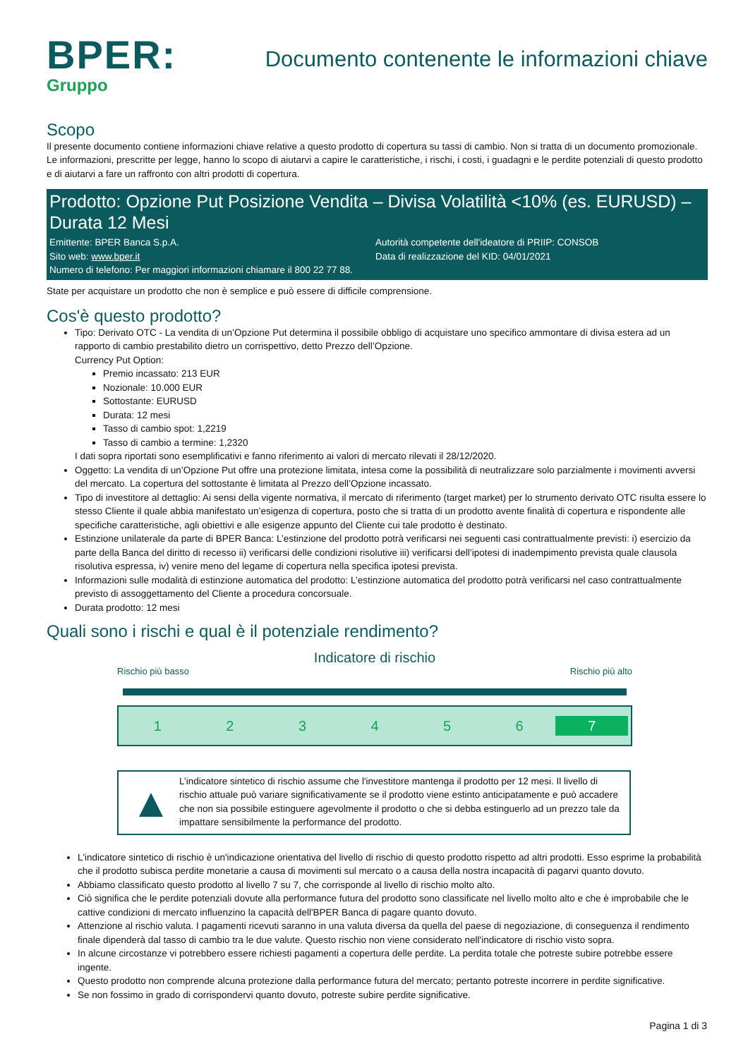BPER:
Gruppo
Documento contenente le informazioni chiave
Scopo
Il presente documento contiene informazioni chiave relative a questo prodotto di copertura su tassi di cambio. Non si tratta di un documento promozionale. Le informazioni, prescritte per legge, hanno lo scopo di aiutarvi a capire le caratteristiche, i rischi, i costi, i guadagni e le perdite potenziali di questo prodotto e di aiutarvi a fare un raffronto con altri prodotti di copertura.
Prodotto: Opzione Put Posizione Vendita – Divisa Volatilità <10% (es. EURUSD) – Durata 12 Mesi
Emittente: BPER Banca S.p.A.
Autorità competente dell'ideatore di PRIIP: CONSOB
Sito web: www.bper.it
Data di realizzazione del KID: 04/01/2021
Numero di telefono: Per maggiori informazioni chiamare il 800 22 77 88.
State per acquistare un prodotto che non è semplice e può essere di difficile comprensione.
Cos'è questo prodotto?
Tipo: Derivato OTC - La vendita di un’Opzione Put determina il possibile obbligo di acquistare uno specifico ammontare di divisa estera ad un rapporto di cambio prestabilito dietro un corrispettivo, detto Prezzo dell’Opzione.
Currency Put Option:
Premio incassato: 213 EUR
Nozionale: 10.000 EUR
Sottostante: EURUSD
Durata: 12 mesi
Tasso di cambio spot: 1,2219
Tasso di cambio a termine: 1,2320
I dati sopra riportati sono esemplificativi e fanno riferimento ai valori di mercato rilevati il 28/12/2020.
Oggetto: La vendita di un’Opzione Put offre una protezione limitata, intesa come la possibilità di neutralizzare solo parzialmente i movimenti avversi del mercato. La copertura del sottostante è limitata al Prezzo dell’Opzione incassato.
Tipo di investitore al dettaglio: Ai sensi della vigente normativa, il mercato di riferimento (target market) per lo strumento derivato OTC risulta essere lo stesso Cliente il quale abbia manifestato un’esigenza di copertura, posto che si tratta di un prodotto avente finalità di copertura e rispondente alle specifiche caratteristiche, agli obiettivi e alle esigenze appunto del Cliente cui tale prodotto è destinato.
Estinzione unilaterale da parte di BPER Banca: L’estinzione del prodotto potrà verificarsi nei seguenti casi contrattualmente previsti: i) esercizio da parte della Banca del diritto di recesso ii) verificarsi delle condizioni risolutive iii) verificarsi dell’ipotesi di inadempimento prevista quale clausola risolutiva espressa, iv) venire meno del legame di copertura nella specifica ipotesi prevista.
Informazioni sulle modalità di estinzione automatica del prodotto: L’estinzione automatica del prodotto potrà verificarsi nel caso contrattualmente previsto di assoggettamento del Cliente a procedura concorsuale.
Durata prodotto: 12 mesi
Quali sono i rischi e qual è il potenziale rendimento?
Indicatore di rischio
Rischio più basso Rischio più alto
1 2 3 4 5 6 7
▲
L’indicatore sintetico di rischio assume che l'investitore mantenga il prodotto per 12 mesi. Il livello di rischio attuale può variare significativamente se il prodotto viene estinto anticipatamente e può accadere che non sia possibile estinguere agevolmente il prodotto o che si debba estinguerlo ad un prezzo tale da impattare sensibilmente la performance del prodotto.
L'indicatore sintetico di rischio è un'indicazione orientativa del livello di rischio di questo prodotto rispetto ad altri prodotti. Esso esprime la probabilità che il prodotto subisca perdite monetarie a causa di movimenti sul mercato o a causa della nostra incapacità di pagarvi quanto dovuto.
Abbiamo classificato questo prodotto al livello 7 su 7, che corrisponde al livello di rischio molto alto.
Ciò significa che le perdite potenziali dovute alla performance futura del prodotto sono classificate nel livello molto alto e che è improbabile che le cattive condizioni di mercato influenzino la capacità dell'BPER Banca di pagare quanto dovuto.
Attenzione al rischio valuta. I pagamenti ricevuti saranno in una valuta diversa da quella del paese di negoziazione, di conseguenza il rendimento finale dipenderà dal tasso di cambio tra le due valute. Questo rischio non viene considerato nell'indicatore di rischio visto sopra.
In alcune circostanze vi potrebbero essere richiesti pagamenti a copertura delle perdite. La perdita totale che potreste subire potrebbe essere ingente.
Questo prodotto non comprende alcuna protezione dalla performance futura del mercato; pertanto potreste incorrere in perdite significative.
Se non fossimo in grado di corrispondervi quanto dovuto, potreste subire perdite significative.
Pagina 1 di 3